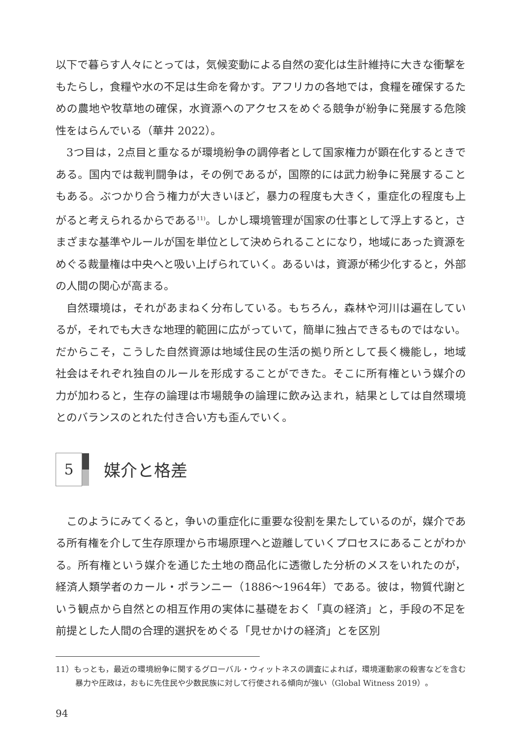以下で暮らす人々にとっては，気候変動による自然の変化は生計維持に大きな衝撃をもたらし，食糧や水の不足は生命を脅かす。アフリカの各地では，食糧を確保するための農地や牧草地の確保，水資源へのアクセスをめぐる競争が紛争に発展する危険性をはらんでいる（華井 2022）。
3つ目は，2点目と重なるが環境紛争の調停者として国家権力が顕在化するときである。国内では裁判闘争は，その例であるが，国際的には武力紛争に発展することもある。ぶつかり合う権力が大きいほど，暴力の程度も大きく，重症化の程度も上がると考えられるからである<sup>11)</sup>。しかし環境管理が国家の仕事として浮上すると，さまざまな基準やルールが国を単位として決められることになり，地域にあった資源をめぐる裁量権は中央へと吸い上げられていく。あるいは，資源が稀少化すると，外部の人間の関心が高まる。
自然環境は，それがあまねく分布している。もちろん，森林や河川は遍在しているが，それでも大きな地理的範囲に広がっていて，簡単に独占できるものではない。だからこそ，こうした自然資源は地域住民の生活の拠り所として長く機能し，地域社会はそれぞれ独自のルールを形成することができた。そこに所有権という媒介の力が加わると，生存の論理は市場競争の論理に飲み込まれ，結果としては自然環境とのバランスのとれた付き合い方も歪んでいく。
5 媒介と格差
このようにみてくると，争いの重症化に重要な役割を果たしているのが，媒介である所有権を介して生存原理から市場原理へと遊離していくプロセスにあることがわかる。所有権という媒介を通じた土地の商品化に透徹した分析のメスをいれたのが，経済人類学者のカール・ポランニー（1886～1964年）である。彼は，物質代謝という観点から自然との相互作用の実体に基礎をおく「真の経済」と，手段の不足を前提とした人間の合理的選択をめぐる「見せかけの経済」とを区別
11）もっとも，最近の環境紛争に関するグローバル・ウィットネスの調査によれば，環境運動家の殺害などを含む暴力や圧政は，おもに先住民や少数民族に対して行使される傾向が強い（Global Witness 2019）。
94